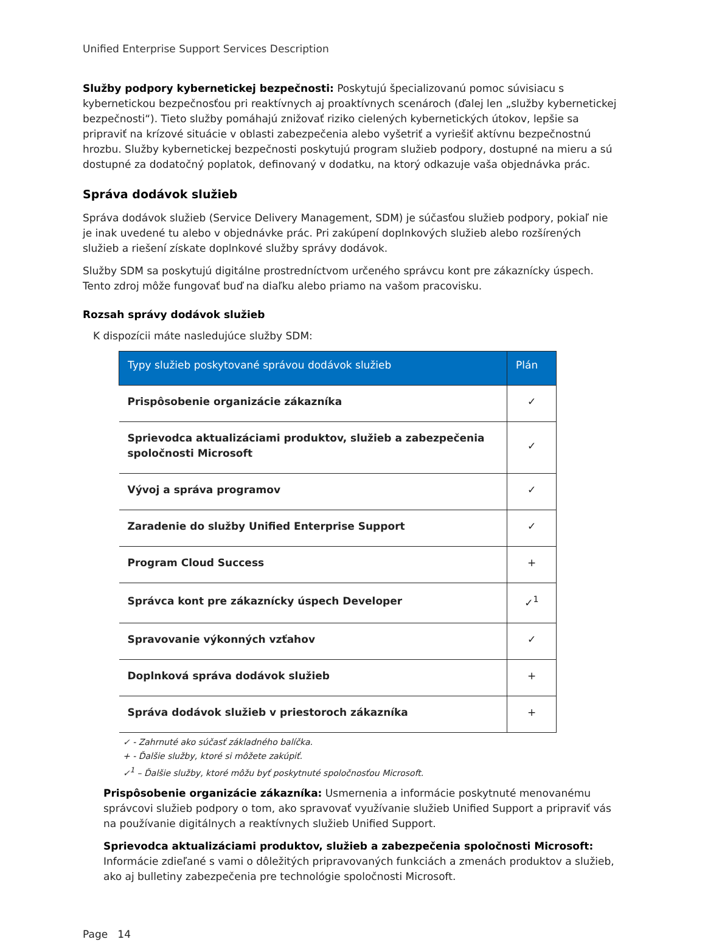Unified Enterprise Support Services Description
Služby podpory kybernetickej bezpečnosti: Poskytujú špecializovanú pomoc súvisiacu s kybernetickou bezpečnosťou pri reaktívnych aj proaktívnych scenároch (ďalej len „služby kybernetickej bezpečnosti“). Tieto služby pomáhajú znižovať riziko cielených kybernetických útokov, lepšie sa pripraviť na krízové situácie v oblasti zabezpečenia alebo vyšetriť a vyriešiť aktívnu bezpečnostnú hrozbu. Služby kybernetickej bezpečnosti poskytujú program služieb podpory, dostupné na mieru a sú dostupné za dodatočný poplatok, definovaný v dodatku, na ktorý odkazuje vaša objednávka prác.
Správa dodávok služieb
Správa dodávok služieb (Service Delivery Management, SDM) je súčasťou služieb podpory, pokiaľ nie je inak uvedené tu alebo v objednávke prác. Pri zakúpení doplnkových služieb alebo rozšírených služieb a riešení získate doplnkové služby správy dodávok.
Služby SDM sa poskytujú digitálne prostredníctvom určeného správcu kont pre zákaznícky úspech. Tento zdroj môže fungovať buď na diaľku alebo priamo na vašom pracovisku.
Rozsah správy dodávok služieb
K dispozícii máte nasledujúce služby SDM:
| Typy služieb poskytované správou dodávok služieb | Plán |
| --- | --- |
| Prispôsobenie organizácie zákazníka | ✓ |
| Sprievodca aktualizáciami produktov, služieb a zabezpečenia spoločnosti Microsoft | ✓ |
| Vývoj a správa programov | ✓ |
| Zaradenie do služby Unified Enterprise Support | ✓ |
| Program Cloud Success | + |
| Správca kont pre zákaznícky úspech Developer | ✓<sup>1</sup> |
| Spravovanie výkonných vzťahov | ✓ |
| Doplnková správa dodávok služieb | + |
| Správa dodávok služieb v priestoroch zákazníka | + |
✓ - Zahrnuté ako súčasť základného balíčka.
+ - Ďalšie služby, ktoré si môžete zakúpiť.
✓<sup>1</sup> – Ďalšie služby, ktoré môžu byť poskytnuté spoločnosťou Microsoft.
Prispôsobenie organizácie zákazníka: Usmernenia a informácie poskytnuté menovanému správcovi služieb podpory o tom, ako spravovať využívanie služieb Unified Support a pripraviť vás na používanie digitálnych a reaktívnych služieb Unified Support.
Sprievodca aktualizáciami produktov, služieb a zabezpečenia spoločnosti Microsoft: Informácie zdieľané s vami o dôležitých pripravovaných funkciách a zmenách produktov a služieb, ako aj bulletiny zabezpečenia pre technológie spoločnosti Microsoft.
Page 14